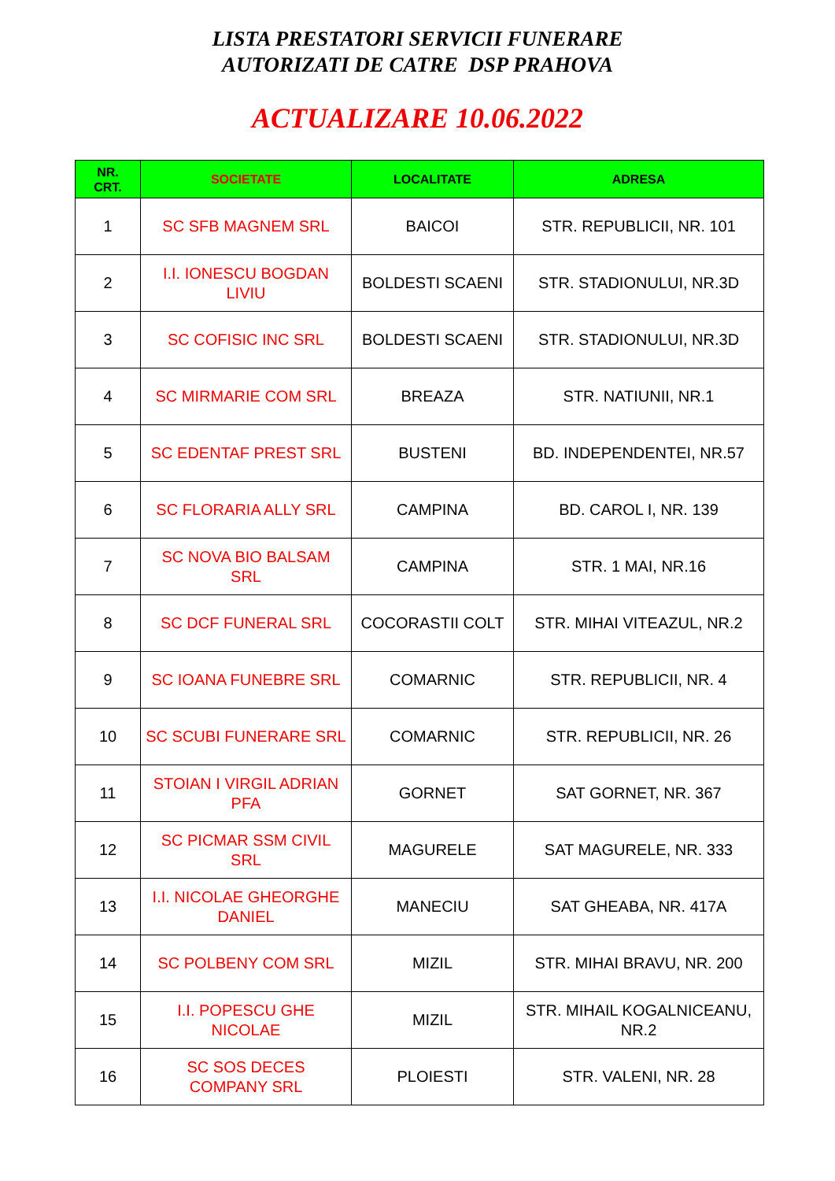LISTA PRESTATORI SERVICII FUNERARE
AUTORIZATI DE CATRE DSP PRAHOVA
ACTUALIZARE 10.06.2022
| NR. CRT. | SOCIETATE | LOCALITATE | ADRESA |
| --- | --- | --- | --- |
| 1 | SC SFB MAGNEM SRL | BAICOI | STR. REPUBLICII, NR. 101 |
| 2 | I.I. IONESCU BOGDAN LIVIU | BOLDESTI SCAENI | STR. STADIONULUI, NR.3D |
| 3 | SC COFISIC INC SRL | BOLDESTI SCAENI | STR. STADIONULUI, NR.3D |
| 4 | SC MIRMARIE COM SRL | BREAZA | STR. NATIUNII, NR.1 |
| 5 | SC EDENTAF PREST SRL | BUSTENI | BD. INDEPENDENTEI, NR.57 |
| 6 | SC FLORARIA ALLY SRL | CAMPINA | BD. CAROL I, NR. 139 |
| 7 | SC NOVA BIO BALSAM SRL | CAMPINA | STR. 1 MAI, NR.16 |
| 8 | SC DCF FUNERAL SRL | COCORASTII COLT | STR. MIHAI VITEAZUL, NR.2 |
| 9 | SC IOANA FUNEBRE SRL | COMARNIC | STR. REPUBLICII, NR. 4 |
| 10 | SC SCUBI FUNERARE SRL | COMARNIC | STR. REPUBLICII, NR. 26 |
| 11 | STOIAN I VIRGIL ADRIAN PFA | GORNET | SAT GORNET, NR. 367 |
| 12 | SC PICMAR SSM CIVIL SRL | MAGURELE | SAT MAGURELE, NR. 333 |
| 13 | I.I. NICOLAE GHEORGHE DANIEL | MANECIU | SAT GHEABA, NR. 417A |
| 14 | SC POLBENY COM SRL | MIZIL | STR. MIHAI BRAVU, NR. 200 |
| 15 | I.I. POPESCU GHE NICOLAE | MIZIL | STR. MIHAIL KOGALNICEANU, NR.2 |
| 16 | SC SOS DECES COMPANY SRL | PLOIESTI | STR. VALENI, NR. 28 |